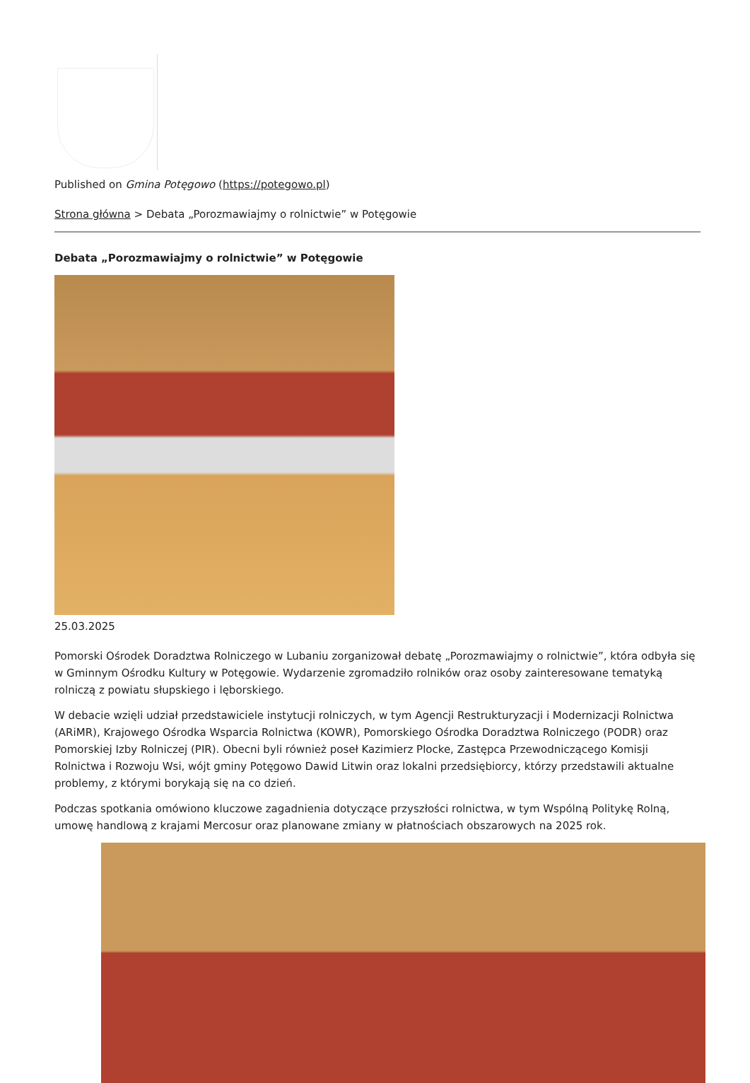Published on Gmina Potęgowo (https://potegowo.pl)
Strona główna > Debata „Porozmawiajmy o rolnictwie” w Potęgowie
Debata „Porozmawiajmy o rolnictwie” w Potęgowie
25.03.2025
Pomorski Ośrodek Doradztwa Rolniczego w Lubaniu zorganizował debatę „Porozmawiajmy o rolnictwie”, która odbyła się w Gminnym Ośrodku Kultury w Potęgowie. Wydarzenie zgromadziło rolników oraz osoby zainteresowane tematyką rolniczą z powiatu słupskiego i lęborskiego.
W debacie wzięli udział przedstawiciele instytucji rolniczych, w tym Agencji Restrukturyzacji i Modernizacji Rolnictwa (ARiMR), Krajowego Ośrodka Wsparcia Rolnictwa (KOWR), Pomorskiego Ośrodka Doradztwa Rolniczego (PODR) oraz Pomorskiej Izby Rolniczej (PIR). Obecni byli również poseł Kazimierz Plocke, Zastępca Przewodniczącego Komisji Rolnictwa i Rozwoju Wsi, wójt gminy Potęgowo Dawid Litwin oraz lokalni przedsiębiorcy, którzy przedstawili aktualne problemy, z którymi borykają się na co dzień.
Podczas spotkania omówiono kluczowe zagadnienia dotyczące przyszłości rolnictwa, w tym Wspólną Politykę Rolną, umowę handlową z krajami Mercosur oraz planowane zmiany w płatnościach obszarowych na 2025 rok.